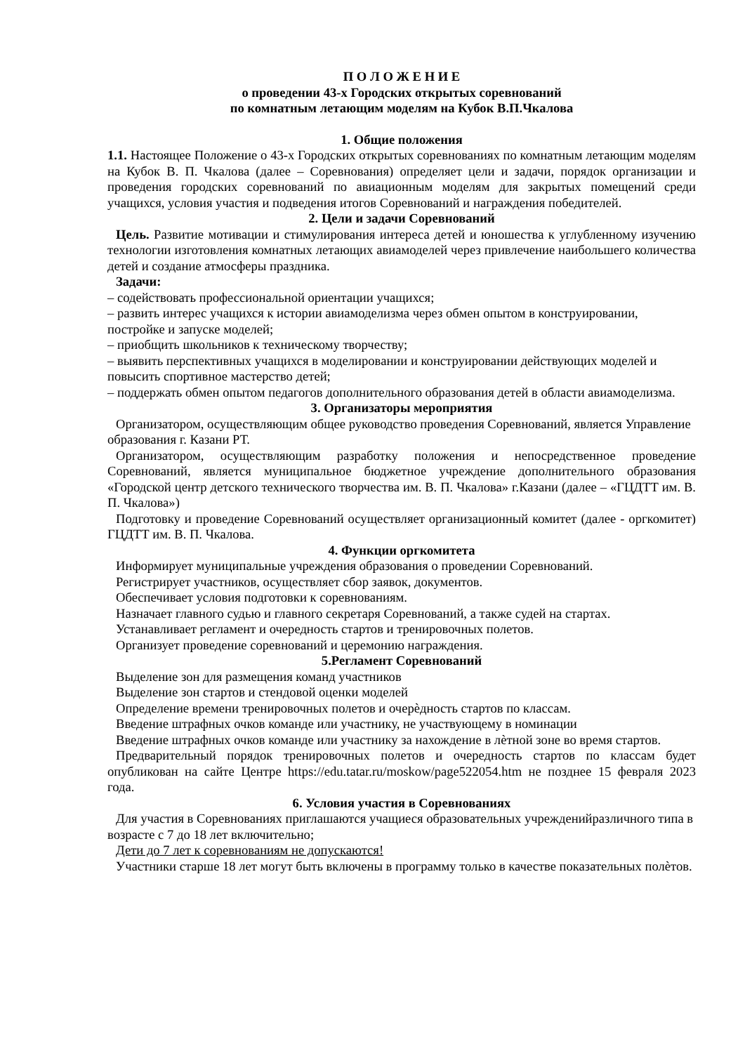П О Л О Ж Е Н И Е
о проведении 43-х Городских открытых соревнований
по комнатным летающим моделям на Кубок В.П.Чкалова
1. Общие положения
1.1. Настоящее Положение о 43-х Городских открытых соревнованиях по комнатным летающим моделям на Кубок В. П. Чкалова (далее – Соревнования) определяет цели и задачи, порядок организации и проведения городских соревнований по авиационным моделям для закрытых помещений среди учащихся, условия участия и подведения итогов Соревнований и награждения победителей.
2. Цели и задачи Соревнований
Цель. Развитие мотивации и стимулирования интереса детей и юношества к углубленному изучению технологии изготовления комнатных летающих авиамоделей через привлечение наибольшего количества детей и создание атмосферы праздника.
Задачи:
– содействовать профессиональной ориентации учащихся;
– развить интерес учащихся к истории авиамоделизма через обмен опытом в конструировании, постройке и запуске моделей;
– приобщить школьников к техническому творчеству;
– выявить перспективных учащихся в моделировании и конструировании действующих моделей и повысить спортивное мастерство детей;
– поддержать обмен опытом педагогов дополнительного образования детей в области авиамоделизма.
3. Организаторы мероприятия
Организатором, осуществляющим общее руководство проведения Соревнований, является Управление образования г. Казани РТ.
Организатором, осуществляющим разработку положения и непосредственное проведение Соревнований, является муниципальное бюджетное учреждение дополнительного образования «Городской центр детского технического творчества им. В. П. Чкалова» г.Казани (далее – «ГЦДТТ им. В. П. Чкалова»)
Подготовку и проведение Соревнований осуществляет организационный комитет (далее - оргкомитет) ГЦДТТ им. В. П. Чкалова.
4. Функции оргкомитета
Информирует муниципальные учреждения образования о проведении Соревнований.
Регистрирует участников, осуществляет сбор заявок, документов.
Обеспечивает условия подготовки к соревнованиям.
Назначает главного судью и главного секретаря Соревнований, а также судей на стартах.
Устанавливает регламент и очередность стартов и тренировочных полетов.
Организует проведение соревнований и церемонию награждения.
5.Регламент Соревнований
Выделение зон для размещения команд участников
Выделение зон стартов и стендовой оценки моделей
Определение времени тренировочных полетов и очерѐдность стартов по классам.
Введение штрафных очков команде или участнику, не участвующему в номинации
Введение штрафных очков команде или участнику за нахождение в лѐтной зоне во время стартов.
Предварительный порядок тренировочных полетов и очередность стартов по классам будет опубликован на сайте Центре https://edu.tatar.ru/moskow/page522054.htm не позднее 15 февраля 2023 года.
6. Условия участия в Соревнованиях
Для участия в Соревнованиях приглашаются учащиеся образовательных учрежденийразличного типа в возрасте с 7 до 18 лет включительно;
Дети до 7 лет к соревнованиям не допускаются!
Участники старше 18 лет могут быть включены в программу только в качестве показательных полѐтов.